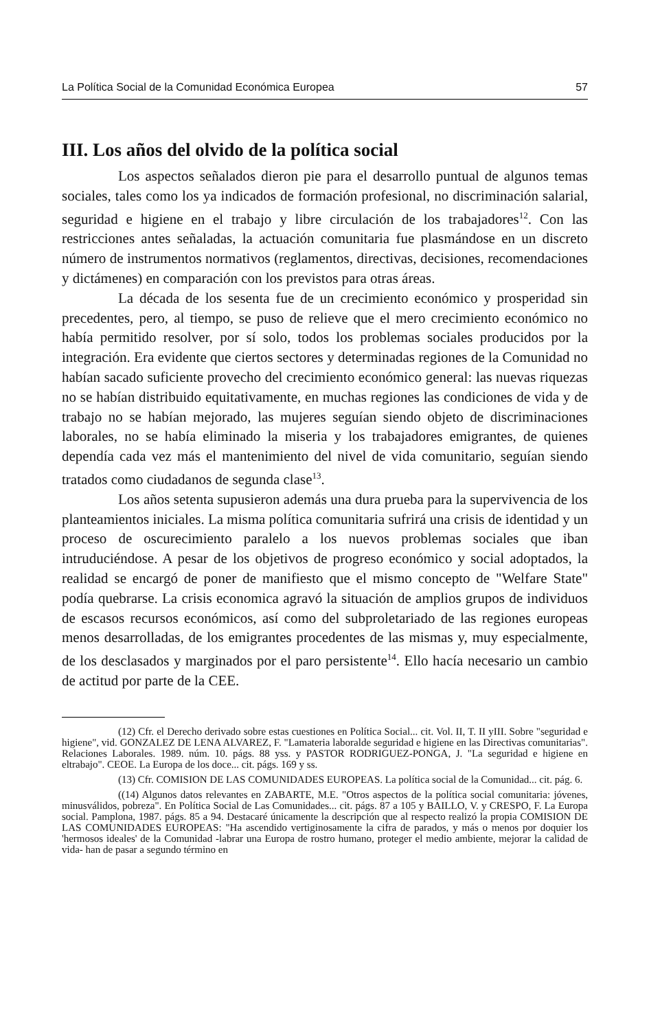La Política Social de la Comunidad Económica Europea 57
III. Los años del olvido de la política social
Los aspectos señalados dieron pie para el desarrollo puntual de algunos temas sociales, tales como los ya indicados de formación profesional, no discriminación salarial, seguridad e higiene en el trabajo y libre circulación de los trabajadores<sup>12</sup>. Con las restricciones antes señaladas, la actuación comunitaria fue plasmándose en un discreto número de instrumentos normativos (reglamentos, directivas, decisiones, recomendaciones y dictámenes) en comparación con los previstos para otras áreas.
La década de los sesenta fue de un crecimiento económico y prosperidad sin precedentes, pero, al tiempo, se puso de relieve que el mero crecimiento económico no había permitido resolver, por sí solo, todos los problemas sociales producidos por la integración. Era evidente que ciertos sectores y determinadas regiones de la Comunidad no habían sacado suficiente provecho del crecimiento económico general: las nuevas riquezas no se habían distribuido equitativamente, en muchas regiones las condiciones de vida y de trabajo no se habían mejorado, las mujeres seguían siendo objeto de discriminaciones laborales, no se había eliminado la miseria y los trabajadores emigrantes, de quienes dependía cada vez más el mantenimiento del nivel de vida comunitario, seguían siendo tratados como ciudadanos de segunda clase<sup>13</sup>.
Los años setenta supusieron además una dura prueba para la supervivencia de los planteamientos iniciales. La misma política comunitaria sufrirá una crisis de identidad y un proceso de oscurecimiento paralelo a los nuevos problemas sociales que iban intruduciéndose. A pesar de los objetivos de progreso económico y social adoptados, la realidad se encargó de poner de manifiesto que el mismo concepto de "Welfare State" podía quebrarse. La crisis economica agravó la situación de amplios grupos de individuos de escasos recursos económicos, así como del subproletariado de las regiones europeas menos desarrolladas, de los emigrantes procedentes de las mismas y, muy especialmente, de los desclasados y marginados por el paro persistente<sup>14</sup>. Ello hacía necesario un cambio de actitud por parte de la CEE.
(12) Cfr. el Derecho derivado sobre estas cuestiones en Política Social... cit. Vol. II, T. II yIII. Sobre "seguridad e higiene", vid. GONZALEZ DE LENA ALVAREZ, F. "Lamateria laboralde seguridad e higiene en las Directivas comunitarias". Relaciones Laborales. 1989. núm. 10. págs. 88 yss. y PASTOR RODRIGUEZ-PONGA, J. "La seguridad e higiene en eltrabajo". CEOE. La Europa de los doce... cit. págs. 169 y ss.
(13) Cfr. COMISION DE LAS COMUNIDADES EUROPEAS. La política social de la Comunidad... cit. pág. 6.
((14) Algunos datos relevantes en ZABARTE, M.E. "Otros aspectos de la política social comunitaria: jóvenes, minusválidos, pobreza". En Política Social de Las Comunidades... cit. págs. 87 a 105 y BAILLO, V. y CRESPO, F. La Europa social. Pamplona, 1987. págs. 85 a 94. Destacaré únicamente la descripción que al respecto realizó la propia COMISION DE LAS COMUNIDADES EUROPEAS: "Ha ascendido vertiginosamente la cifra de parados, y más o menos por doquier los 'hermosos ideales' de la Comunidad -labrar una Europa de rostro humano, proteger el medio ambiente, mejorar la calidad de vida- han de pasar a segundo término en